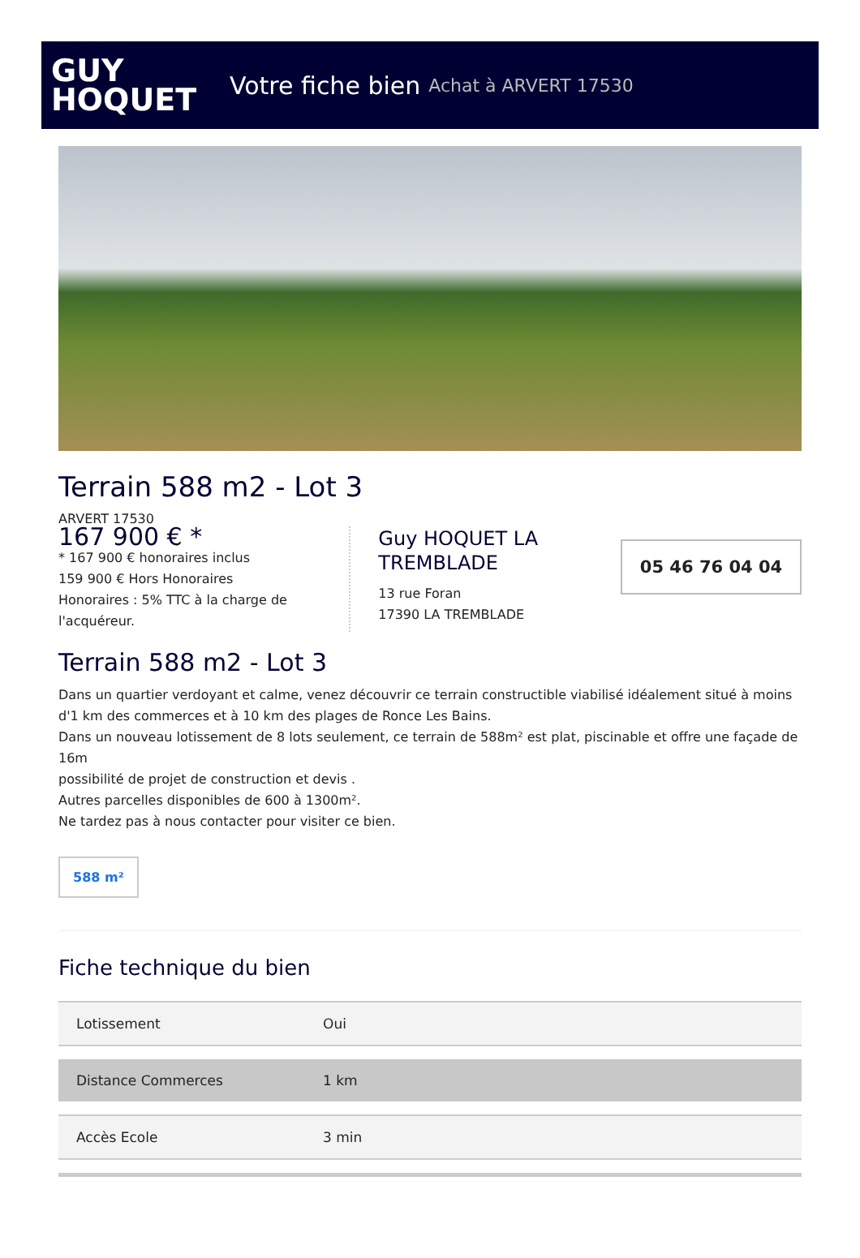GUY
HOQUET
Votre fiche bien Achat à ARVERT 17530
Terrain 588 m2 - Lot 3
ARVERT 17530
167 900 € *
* 167 900 € honoraires inclus
159 900 € Hors Honoraires
Honoraires : 5% TTC à la charge de l'acquéreur.
Guy HOQUET LA TREMBLADE
13 rue Foran
17390 LA TREMBLADE
05 46 76 04 04
Terrain 588 m2 - Lot 3
Dans un quartier verdoyant et calme, venez découvrir ce terrain constructible viabilisé idéalement situé à moins d'1 km des commerces et à 10 km des plages de Ronce Les Bains.
Dans un nouveau lotissement de 8 lots seulement, ce terrain de 588m² est plat, piscinable et offre une façade de 16m
possibilité de projet de construction et devis .
Autres parcelles disponibles de 600 à 1300m².
Ne tardez pas à nous contacter pour visiter ce bien.
588 m²
Fiche technique du bien
| Lotissement | Oui |
| Distance Commerces | 1 km |
| Accès Ecole | 3 min |